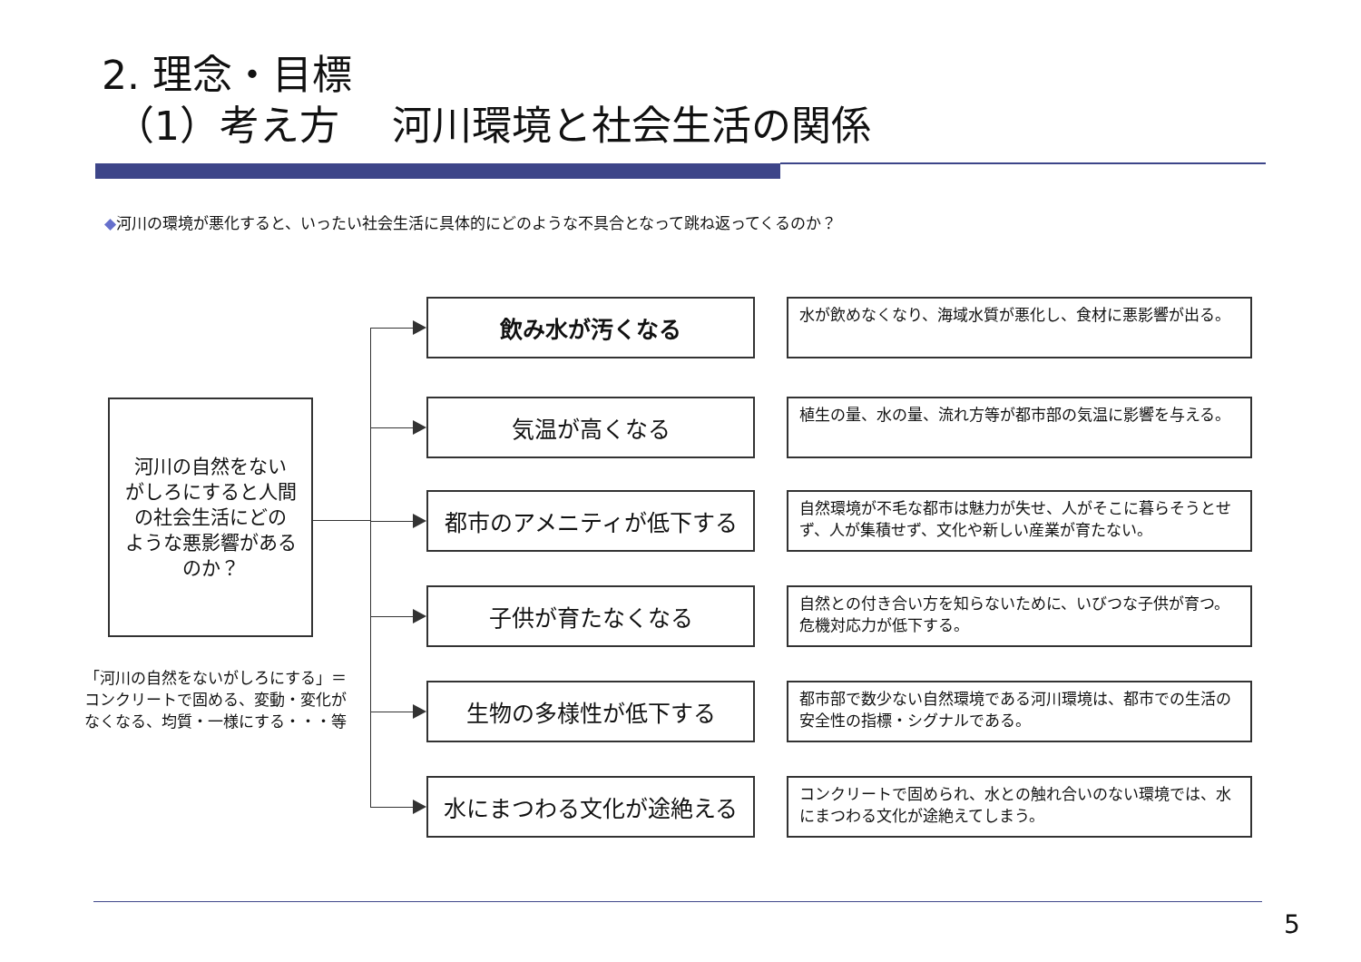2. 理念・目標
（1）考え方　 河川環境と社会生活の関係
◆河川の環境が悪化すると、いったい社会生活に具体的にどのような不具合となって跳ね返ってくるのか？
河川の自然をない
がしろにすると人間
の社会生活にどの
ような悪影響がある
のか？
「河川の自然をないがしろにする」＝コンクリートで固める、変動・変化がなくなる、均質・一様にする・・・等
飲み水が汚くなる
水が飲めなくなり、海域水質が悪化し、食材に悪影響が出る。
気温が高くなる
植生の量、水の量、流れ方等が都市部の気温に影響を与える。
都市のアメニティが低下する
自然環境が不毛な都市は魅力が失せ、人がそこに暮らそうとせず、人が集積せず、文化や新しい産業が育たない。
子供が育たなくなる
自然との付き合い方を知らないために、いびつな子供が育つ。危機対応力が低下する。
生物の多様性が低下する
都市部で数少ない自然環境である河川環境は、都市での生活の安全性の指標・シグナルである。
水にまつわる文化が途絶える
コンクリートで固められ、水との触れ合いのない環境では、水にまつわる文化が途絶えてしまう。
5